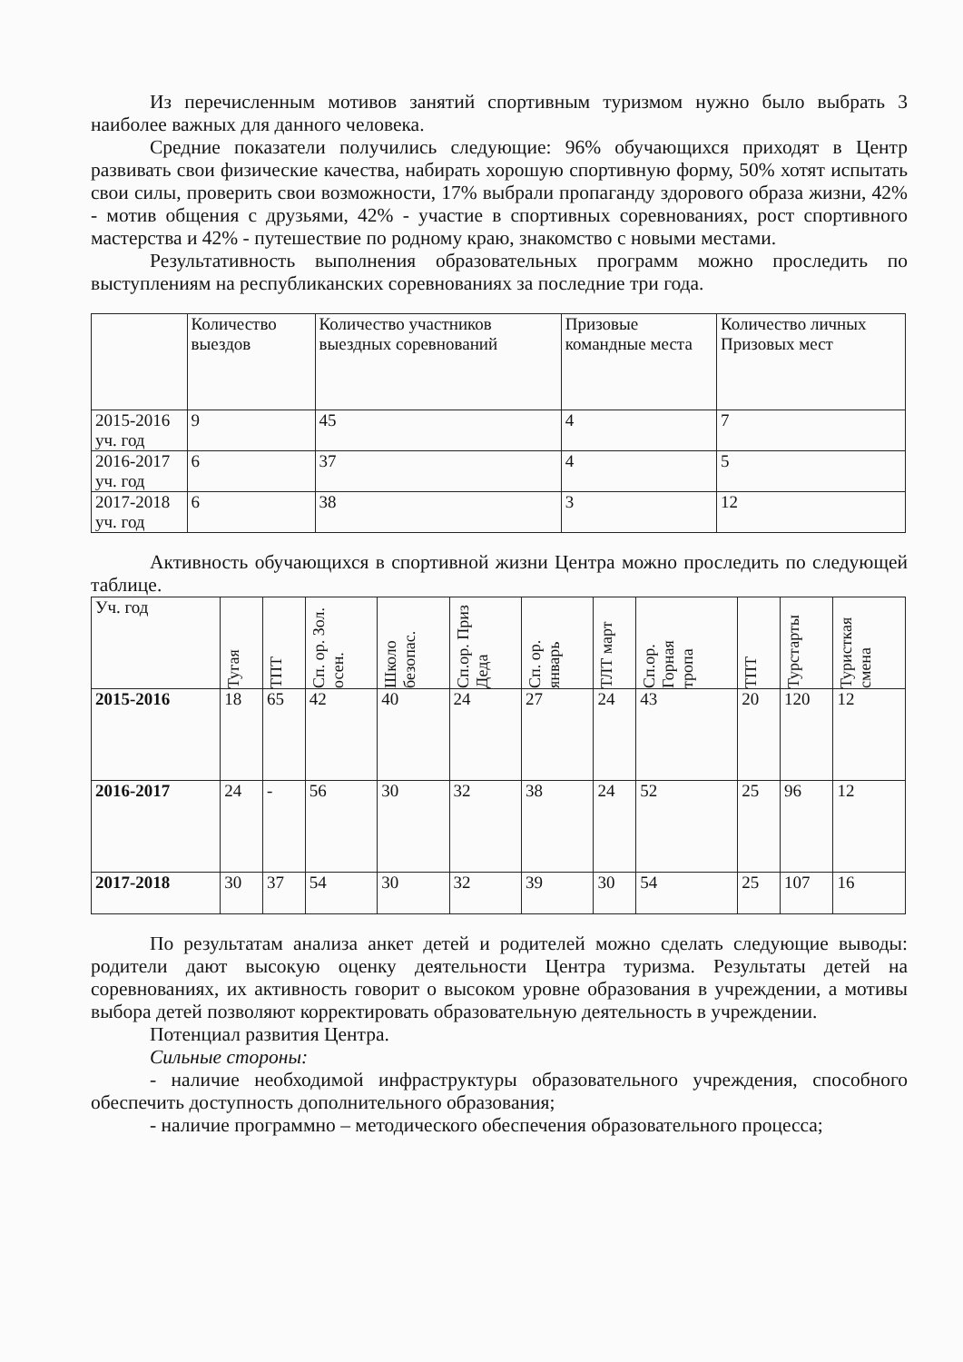Из перечисленным мотивов занятий спортивным туризмом нужно было выбрать 3 наиболее важных для данного человека.
Средние показатели получились следующие: 96% обучающихся приходят в Центр развивать свои физические качества, набирать хорошую спортивную форму, 50% хотят испытать свои силы, проверить свои возможности, 17% выбрали пропаганду здорового образа жизни, 42% - мотив общения с друзьями, 42% - участие в спортивных соревнованиях, рост спортивного мастерства и 42% - путешествие по родному краю, знакомство с новыми местами.
Результативность выполнения образовательных программ можно проследить по выступлениям на республиканских соревнованиях за последние три года.
| | Количество выездов | Количество участников выездных соревнований | Призовые командные места | Количество личных Призовых мест |
| --- | --- | --- | --- | --- |
| 2015-2016 уч. год | 9 | 45 | 4 | 7 |
| 2016-2017 уч. год | 6 | 37 | 4 | 5 |
| 2017-2018 уч. год | 6 | 38 | 3 | 12 |
Активность обучающихся в спортивной жизни Центра можно проследить по следующей таблице.
| Уч. год | Тугая | ТПТ | Сп. ор. Зол. осен. | Школо безопас. | Сп.ор. Приз Деда | Сп. ор. январь | ТЛТ март | Сп.ор. Горная тропа | ТПТ | Турстарты | Туристкая смена |
| --- | --- | --- | --- | --- | --- | --- | --- | --- | --- | --- | --- |
| 2015-2016 | 18 | 65 | 42 | 40 | 24 | 27 | 24 | 43 | 20 | 120 | 12 |
| 2016-2017 | 24 | - | 56 | 30 | 32 | 38 | 24 | 52 | 25 | 96 | 12 |
| 2017-2018 | 30 | 37 | 54 | 30 | 32 | 39 | 30 | 54 | 25 | 107 | 16 |
По результатам анализа анкет детей и родителей можно сделать следующие выводы: родители дают высокую оценку деятельности Центра туризма. Результаты детей на соревнованиях, их активность говорит о высоком уровне образования в учреждении, а мотивы выбора детей позволяют корректировать образовательную деятельность в учреждении.
Потенциал развития Центра.
Сильные стороны:
- наличие необходимой инфраструктуры образовательного учреждения, способного обеспечить доступность дополнительного образования;
- наличие программно – методического обеспечения образовательного процесса;